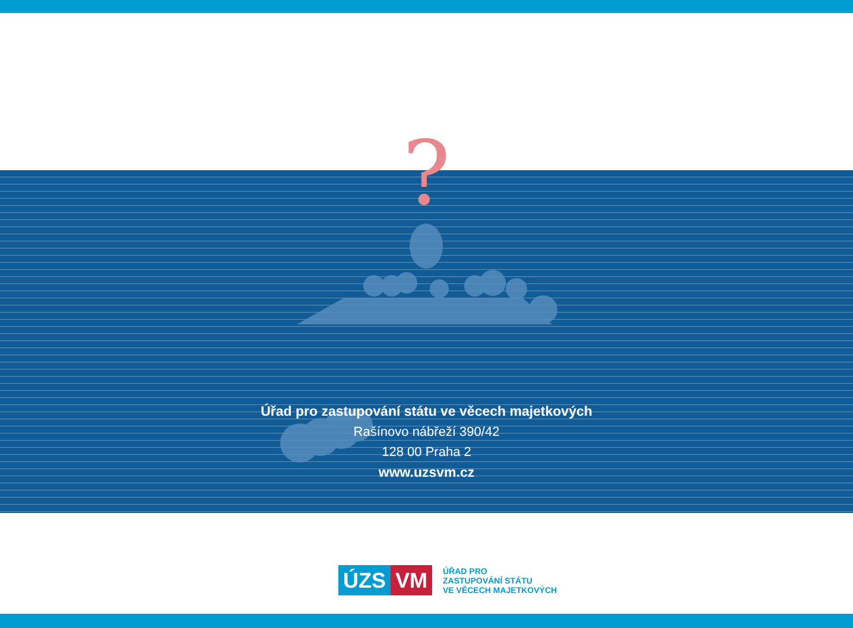?
Úřad pro zastupování státu ve věcech majetkových
Rašínovo nábřeží 390/42
128 00 Praha 2
www.uzsvm.cz
ÚZS VM
ÚŘAD PRO
ZASTUPOVÁNÍ STÁTU
VE VĚCECH MAJETKOVÝCH